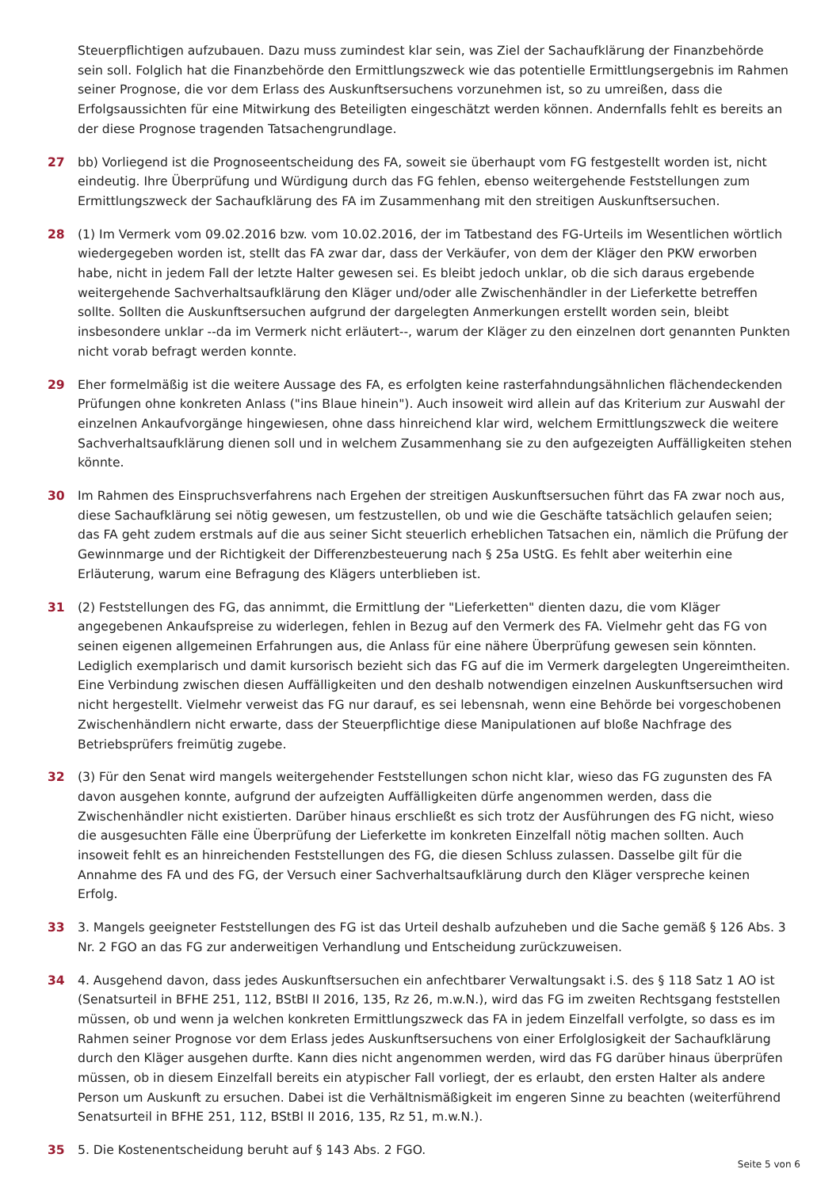Steuerpflichtigen aufzubauen. Dazu muss zumindest klar sein, was Ziel der Sachaufklärung der Finanzbehörde sein soll. Folglich hat die Finanzbehörde den Ermittlungszweck wie das potentielle Ermittlungsergebnis im Rahmen seiner Prognose, die vor dem Erlass des Auskunftsersuchens vorzunehmen ist, so zu umreißen, dass die Erfolgsaussichten für eine Mitwirkung des Beteiligten eingeschätzt werden können. Andernfalls fehlt es bereits an der diese Prognose tragenden Tatsachengrundlage.
27 bb) Vorliegend ist die Prognoseentscheidung des FA, soweit sie überhaupt vom FG festgestellt worden ist, nicht eindeutig. Ihre Überprüfung und Würdigung durch das FG fehlen, ebenso weitergehende Feststellungen zum Ermittlungszweck der Sachaufklärung des FA im Zusammenhang mit den streitigen Auskunftsersuchen.
28 (1) Im Vermerk vom 09.02.2016 bzw. vom 10.02.2016, der im Tatbestand des FG-Urteils im Wesentlichen wörtlich wiedergegeben worden ist, stellt das FA zwar dar, dass der Verkäufer, von dem der Kläger den PKW erworben habe, nicht in jedem Fall der letzte Halter gewesen sei. Es bleibt jedoch unklar, ob die sich daraus ergebende weitergehende Sachverhaltsaufklärung den Kläger und/oder alle Zwischenhändler in der Lieferkette betreffen sollte. Sollten die Auskunftsersuchen aufgrund der dargelegten Anmerkungen erstellt worden sein, bleibt insbesondere unklar --da im Vermerk nicht erläutert--, warum der Kläger zu den einzelnen dort genannten Punkten nicht vorab befragt werden konnte.
29 Eher formelmäßig ist die weitere Aussage des FA, es erfolgten keine rasterfahndungsähnlichen flächendeckenden Prüfungen ohne konkreten Anlass ("ins Blaue hinein"). Auch insoweit wird allein auf das Kriterium zur Auswahl der einzelnen Ankaufvorgänge hingewiesen, ohne dass hinreichend klar wird, welchem Ermittlungszweck die weitere Sachverhaltsaufklärung dienen soll und in welchem Zusammenhang sie zu den aufgezeigten Auffälligkeiten stehen könnte.
30 Im Rahmen des Einspruchsverfahrens nach Ergehen der streitigen Auskunftsersuchen führt das FA zwar noch aus, diese Sachaufklärung sei nötig gewesen, um festzustellen, ob und wie die Geschäfte tatsächlich gelaufen seien; das FA geht zudem erstmals auf die aus seiner Sicht steuerlich erheblichen Tatsachen ein, nämlich die Prüfung der Gewinnmarge und der Richtigkeit der Differenzbesteuerung nach § 25a UStG. Es fehlt aber weiterhin eine Erläuterung, warum eine Befragung des Klägers unterblieben ist.
31 (2) Feststellungen des FG, das annimmt, die Ermittlung der "Lieferketten" dienten dazu, die vom Kläger angegebenen Ankaufspreise zu widerlegen, fehlen in Bezug auf den Vermerk des FA. Vielmehr geht das FG von seinen eigenen allgemeinen Erfahrungen aus, die Anlass für eine nähere Überprüfung gewesen sein könnten. Lediglich exemplarisch und damit kursorisch bezieht sich das FG auf die im Vermerk dargelegten Ungereimtheiten. Eine Verbindung zwischen diesen Auffälligkeiten und den deshalb notwendigen einzelnen Auskunftsersuchen wird nicht hergestellt. Vielmehr verweist das FG nur darauf, es sei lebensnah, wenn eine Behörde bei vorgeschobenen Zwischenhändlern nicht erwarte, dass der Steuerpflichtige diese Manipulationen auf bloße Nachfrage des Betriebsprüfers freimütig zugebe.
32 (3) Für den Senat wird mangels weitergehender Feststellungen schon nicht klar, wieso das FG zugunsten des FA davon ausgehen konnte, aufgrund der aufzeigten Auffälligkeiten dürfe angenommen werden, dass die Zwischenhändler nicht existierten. Darüber hinaus erschließt es sich trotz der Ausführungen des FG nicht, wieso die ausgesuchten Fälle eine Überprüfung der Lieferkette im konkreten Einzelfall nötig machen sollten. Auch insoweit fehlt es an hinreichenden Feststellungen des FG, die diesen Schluss zulassen. Dasselbe gilt für die Annahme des FA und des FG, der Versuch einer Sachverhaltsaufklärung durch den Kläger verspreche keinen Erfolg.
33 3. Mangels geeigneter Feststellungen des FG ist das Urteil deshalb aufzuheben und die Sache gemäß § 126 Abs. 3 Nr. 2 FGO an das FG zur anderweitigen Verhandlung und Entscheidung zurückzuweisen.
34 4. Ausgehend davon, dass jedes Auskunftsersuchen ein anfechtbarer Verwaltungsakt i.S. des § 118 Satz 1 AO ist (Senatsurteil in BFHE 251, 112, BStBl II 2016, 135, Rz 26, m.w.N.), wird das FG im zweiten Rechtsgang feststellen müssen, ob und wenn ja welchen konkreten Ermittlungszweck das FA in jedem Einzelfall verfolgte, so dass es im Rahmen seiner Prognose vor dem Erlass jedes Auskunftsersuchens von einer Erfolglosigkeit der Sachaufklärung durch den Kläger ausgehen durfte. Kann dies nicht angenommen werden, wird das FG darüber hinaus überprüfen müssen, ob in diesem Einzelfall bereits ein atypischer Fall vorliegt, der es erlaubt, den ersten Halter als andere Person um Auskunft zu ersuchen. Dabei ist die Verhältnismäßigkeit im engeren Sinne zu beachten (weiterführend Senatsurteil in BFHE 251, 112, BStBl II 2016, 135, Rz 51, m.w.N.).
35 5. Die Kostenentscheidung beruht auf § 143 Abs. 2 FGO.
Seite 5 von 6